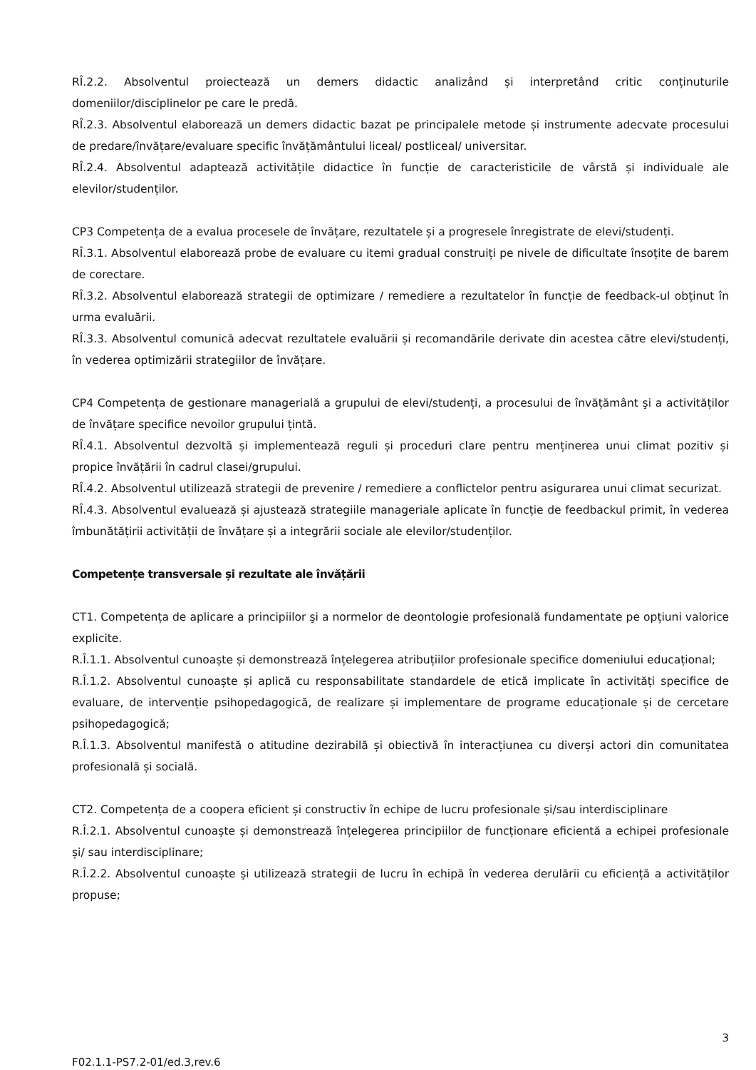RÎ.2.2. Absolventul proiectează un demers didactic analizând și interpretând critic conținuturile domeniilor/disciplinelor pe care le predă.
RÎ.2.3. Absolventul elaborează un demers didactic bazat pe principalele metode și instrumente adecvate procesului de predare/învățare/evaluare specific învățământului liceal/ postliceal/ universitar.
RÎ.2.4. Absolventul adaptează activitățile didactice în funcție de caracteristicile de vârstă și individuale ale elevilor/studenților.
CP3 Competența de a evalua procesele de învățare, rezultatele și a progresele înregistrate de elevi/studenți.
RÎ.3.1. Absolventul elaborează probe de evaluare cu itemi gradual construiți pe nivele de dificultate însoțite de barem de corectare.
RÎ.3.2. Absolventul elaborează strategii de optimizare / remediere a rezultatelor în funcție de feedback-ul obținut în urma evaluării.
RÎ.3.3. Absolventul comunică adecvat rezultatele evaluării și recomandările derivate din acestea către elevi/studenți, în vederea optimizării strategiilor de învățare.
CP4 Competența de gestionare managerială a grupului de elevi/studenți, a procesului de învățământ şi a activităților de învățare specifice nevoilor grupului țintă.
RÎ.4.1. Absolventul dezvoltă și implementează reguli și proceduri clare pentru menținerea unui climat pozitiv și propice învățării în cadrul clasei/grupului.
RÎ.4.2. Absolventul utilizează strategii de prevenire / remediere a conflictelor pentru asigurarea unui climat securizat.
RÎ.4.3. Absolventul evaluează și ajustează strategiile manageriale aplicate în funcție de feedbackul primit, în vederea îmbunătățirii activității de învățare și a integrării sociale ale elevilor/studenților.
Competențe transversale și rezultate ale învățării
CT1. Competența de aplicare a principiilor şi a normelor de deontologie profesională fundamentate pe opțiuni valorice explicite.
R.Î.1.1. Absolventul cunoaște și demonstrează înțelegerea atribuțiilor profesionale specifice domeniului educațional;
R.Î.1.2. Absolventul cunoaște și aplică cu responsabilitate standardele de etică implicate în activități specifice de evaluare, de intervenție psihopedagogică, de realizare și implementare de programe educaționale și de cercetare psihopedagogică;
R.Î.1.3. Absolventul manifestă o atitudine dezirabilă și obiectivă în interacțiunea cu diverși actori din comunitatea profesională și socială.
CT2. Competența de a coopera eficient și constructiv în echipe de lucru profesionale și/sau interdisciplinare
R.Î.2.1. Absolventul cunoaște și demonstrează înțelegerea principiilor de funcționare eficientă a echipei profesionale și/ sau interdisciplinare;
R.Î.2.2. Absolventul cunoaște și utilizează strategii de lucru în echipă în vederea derulării cu eficiență a activităților propuse;
3
F02.1.1-PS7.2-01/ed.3,rev.6